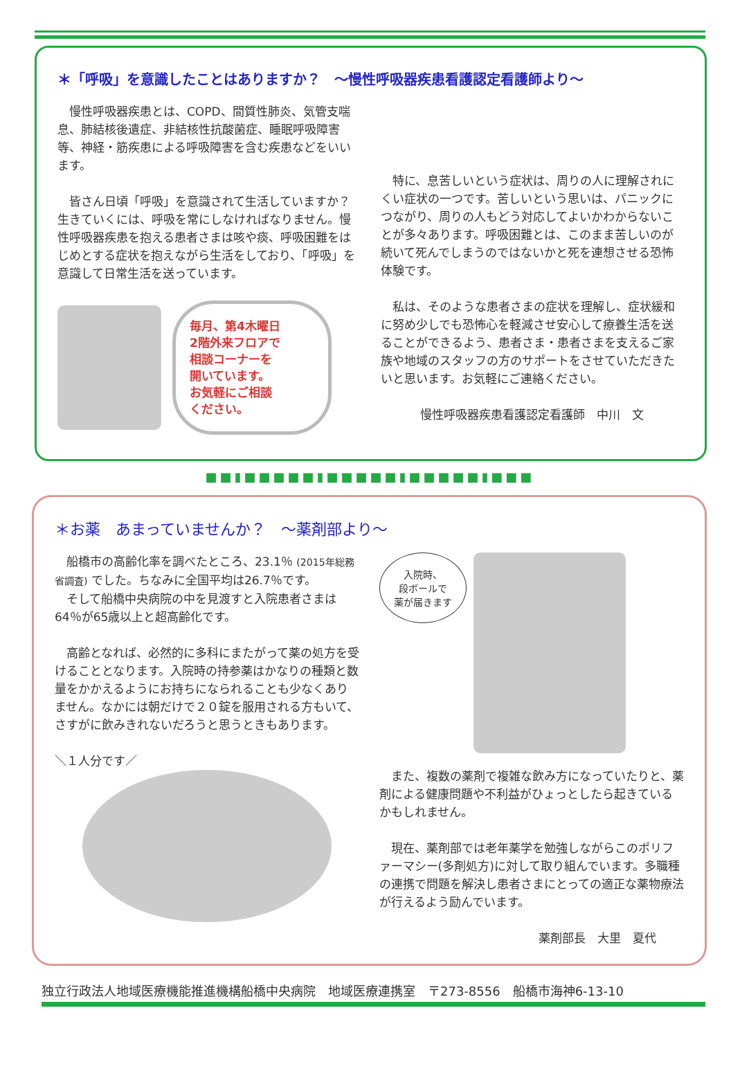＊「呼吸」を意識したことはありますか？　～慢性呼吸器疾患看護認定看護師より～
　慢性呼吸器疾患とは、COPD、間質性肺炎、気管支喘息、肺結核後遺症、非結核性抗酸菌症、睡眠呼吸障害等、神経・筋疾患による呼吸障害を含む疾患などをいいます。
　皆さん日頃「呼吸」を意識されて生活していますか？生きていくには、呼吸を常にしなければなりません。慢性呼吸器疾患を抱える患者さまは咳や痰、呼吸困難をはじめとする症状を抱えながら生活をしており、「呼吸」を意識して日常生活を送っています。
毎月、第4木曜日
2階外来フロアで
相談コーナーを
開いています。
お気軽にご相談
ください。
　特に、息苦しいという症状は、周りの人に理解されにくい症状の一つです。苦しいという思いは、パニックにつながり、周りの人もどう対応してよいかわからないことが多々あります。呼吸困難とは、このまま苦しいのが続いて死んでしまうのではないかと死を連想させる恐怖体験です。
　私は、そのような患者さまの症状を理解し、症状緩和に努め少しでも恐怖心を軽減させ安心して療養生活を送ることができるよう、患者さま・患者さまを支えるご家族や地域のスタッフの方のサポートをさせていただきたいと思います。お気軽にご連絡ください。
慢性呼吸器疾患看護認定看護師　中川　文
■■▮■■■■■▮■■■■■▮■■■■■▮■■■
＊お薬　あまっていませんか？　～薬剤部より～
　船橋市の高齢化率を調べたところ、23.1％ (2015年総務省調査) でした。ちなみに全国平均は26.7％です。
　そして船橋中央病院の中を見渡すと入院患者さまは64％が65歳以上と超高齢化です。
　高齢となれば、必然的に多科にまたがって薬の処方を受けることとなります。入院時の持参薬はかなりの種類と数量をかかえるようにお持ちになられることも少なくありません。なかには朝だけで２０錠を服用される方もいて、さすがに飲みきれないだろうと思うときもあります。
＼１人分です／
入院時、
段ボールで
薬が届きます
　また、複数の薬剤で複雑な飲み方になっていたりと、薬剤による健康問題や不利益がひょっとしたら起きているかもしれません。
　現在、薬剤部では老年薬学を勉強しながらこのポリファーマシー(多剤処方)に対して取り組んでいます。多職種の連携で問題を解決し患者さまにとっての適正な薬物療法が行えるよう励んでいます。
薬剤部長　大里　夏代
独立行政法人地域医療機能推進機構船橋中央病院　地域医療連携室　〒273-8556　船橋市海神6-13-10